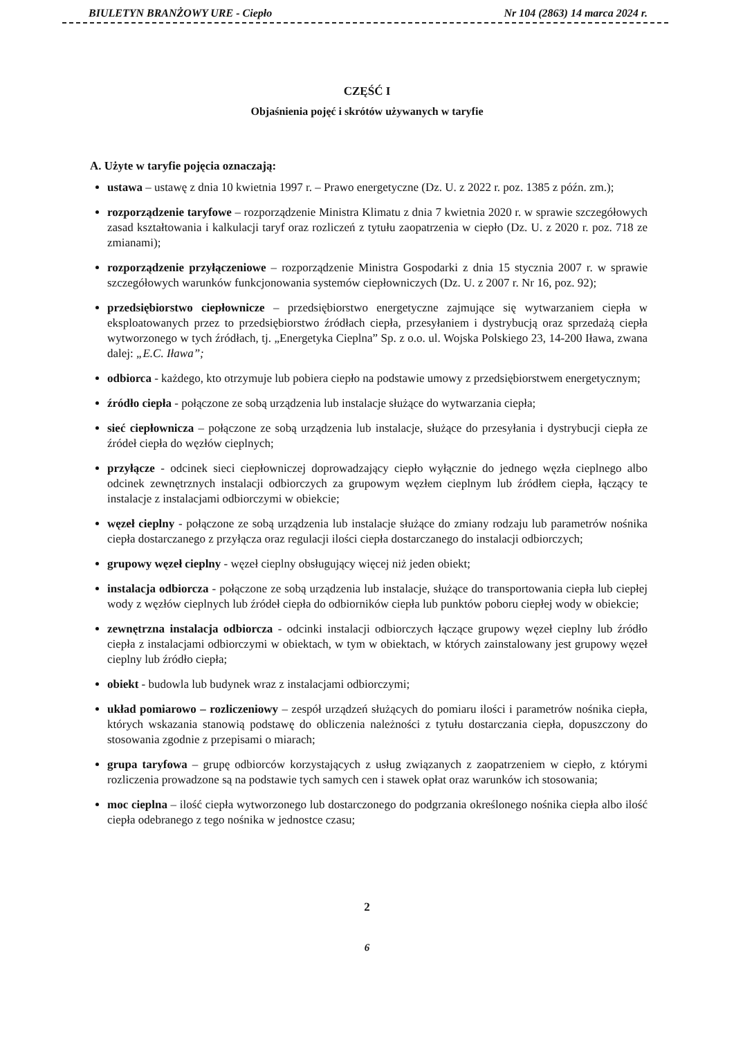BIULETYN BRANŻOWY URE - Ciepło Nr 104 (2863) 14 marca 2024 r.
CZĘŚĆ I
Objaśnienia pojęć i skrótów używanych w taryfie
A. Użyte w taryfie pojęcia oznaczają:
ustawa – ustawę z dnia 10 kwietnia 1997 r. – Prawo energetyczne (Dz. U. z 2022 r. poz. 1385 z późn. zm.);
rozporządzenie taryfowe – rozporządzenie Ministra Klimatu z dnia 7 kwietnia 2020 r. w sprawie szczegółowych zasad kształtowania i kalkulacji taryf oraz rozliczeń z tytułu zaopatrzenia w ciepło (Dz. U. z 2020 r. poz. 718 ze zmianami);
rozporządzenie przyłączeniowe – rozporządzenie Ministra Gospodarki z dnia 15 stycznia 2007 r. w sprawie szczegółowych warunków funkcjonowania systemów ciepłowniczych (Dz. U. z 2007 r. Nr 16, poz. 92);
przedsiębiorstwo ciepłownicze – przedsiębiorstwo energetyczne zajmujące się wytwarzaniem ciepła w eksploatowanych przez to przedsiębiorstwo źródłach ciepła, przesyłaniem i dystrybucją oraz sprzedażą ciepła wytworzonego w tych źródłach, tj. „Energetyka Cieplna” Sp. z o.o. ul. Wojska Polskiego 23, 14-200 Iława, zwana dalej: „E.C. Iława”;
odbiorca - każdego, kto otrzymuje lub pobiera ciepło na podstawie umowy z przedsiębiorstwem energetycznym;
źródło ciepła - połączone ze sobą urządzenia lub instalacje służące do wytwarzania ciepła;
sieć ciepłownicza – połączone ze sobą urządzenia lub instalacje, służące do przesyłania i dystrybucji ciepła ze źródeł ciepła do węzłów cieplnych;
przyłącze - odcinek sieci ciepłowniczej doprowadzający ciepło wyłącznie do jednego węzła cieplnego albo odcinek zewnętrznych instalacji odbiorczych za grupowym węzłem cieplnym lub źródłem ciepła, łączący te instalacje z instalacjami odbiorczymi w obiekcie;
węzeł cieplny - połączone ze sobą urządzenia lub instalacje służące do zmiany rodzaju lub parametrów nośnika ciepła dostarczanego z przyłącza oraz regulacji ilości ciepła dostarczanego do instalacji odbiorczych;
grupowy węzeł cieplny - węzeł cieplny obsługujący więcej niż jeden obiekt;
instalacja odbiorcza - połączone ze sobą urządzenia lub instalacje, służące do transportowania ciepła lub ciepłej wody z węzłów cieplnych lub źródeł ciepła do odbiorników ciepła lub punktów poboru ciepłej wody w obiekcie;
zewnętrzna instalacja odbiorcza - odcinki instalacji odbiorczych łączące grupowy węzeł cieplny lub źródło ciepła z instalacjami odbiorczymi w obiektach, w tym w obiektach, w których zainstalowany jest grupowy węzeł cieplny lub źródło ciepła;
obiekt - budowla lub budynek wraz z instalacjami odbiorczymi;
układ pomiarowo – rozliczeniowy – zespół urządzeń służących do pomiaru ilości i parametrów nośnika ciepła, których wskazania stanowią podstawę do obliczenia należności z tytułu dostarczania ciepła, dopuszczony do stosowania zgodnie z przepisami o miarach;
grupa taryfowa – grupę odbiorców korzystających z usług związanych z zaopatrzeniem w ciepło, z którymi rozliczenia prowadzone są na podstawie tych samych cen i stawek opłat oraz warunków ich stosowania;
moc cieplna – ilość ciepła wytworzonego lub dostarczonego do podgrzania określonego nośnika ciepła albo ilość ciepła odebranego z tego nośnika w jednostce czasu;
2
6